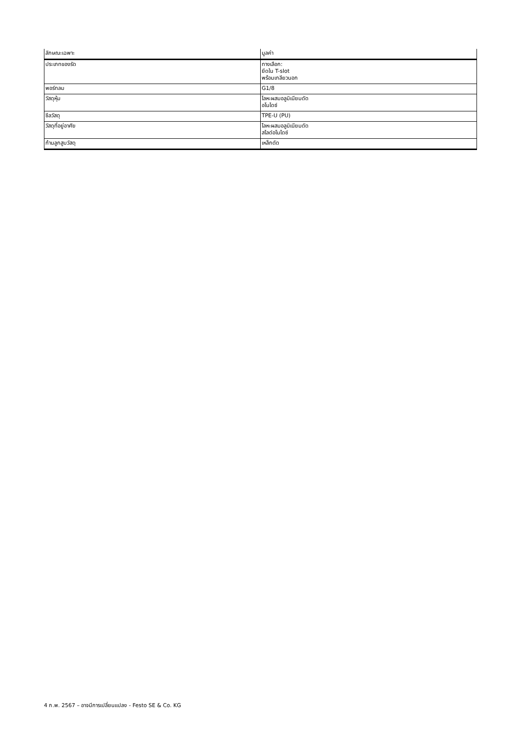| ลักษณะเฉพาะ | มูลค่า |
| --- | --- |
| ประเภทของรัด | ทางเลือก: ยึดใน T-slot พร้อมเกลียวนอก |
| พอร์ทลม | G1/8 |
| วัสดุหุ้ม | โลหะผสมอลูมิเนียมดัด อโนไดซ์ |
| ซีลวัสดุ | TPE-U (PU) |
| วัสดุที่อยู่อาศัย | โลหะผสมอลูมิเนียมดัด สไลด์อโนไดซ์ |
| ก้านลูกสูบวัสดุ | เหล็กดัด |
4 ก.พ. 2567 – อาจมีการเปลี่ยนแปลง - Festo SE & Co. KG